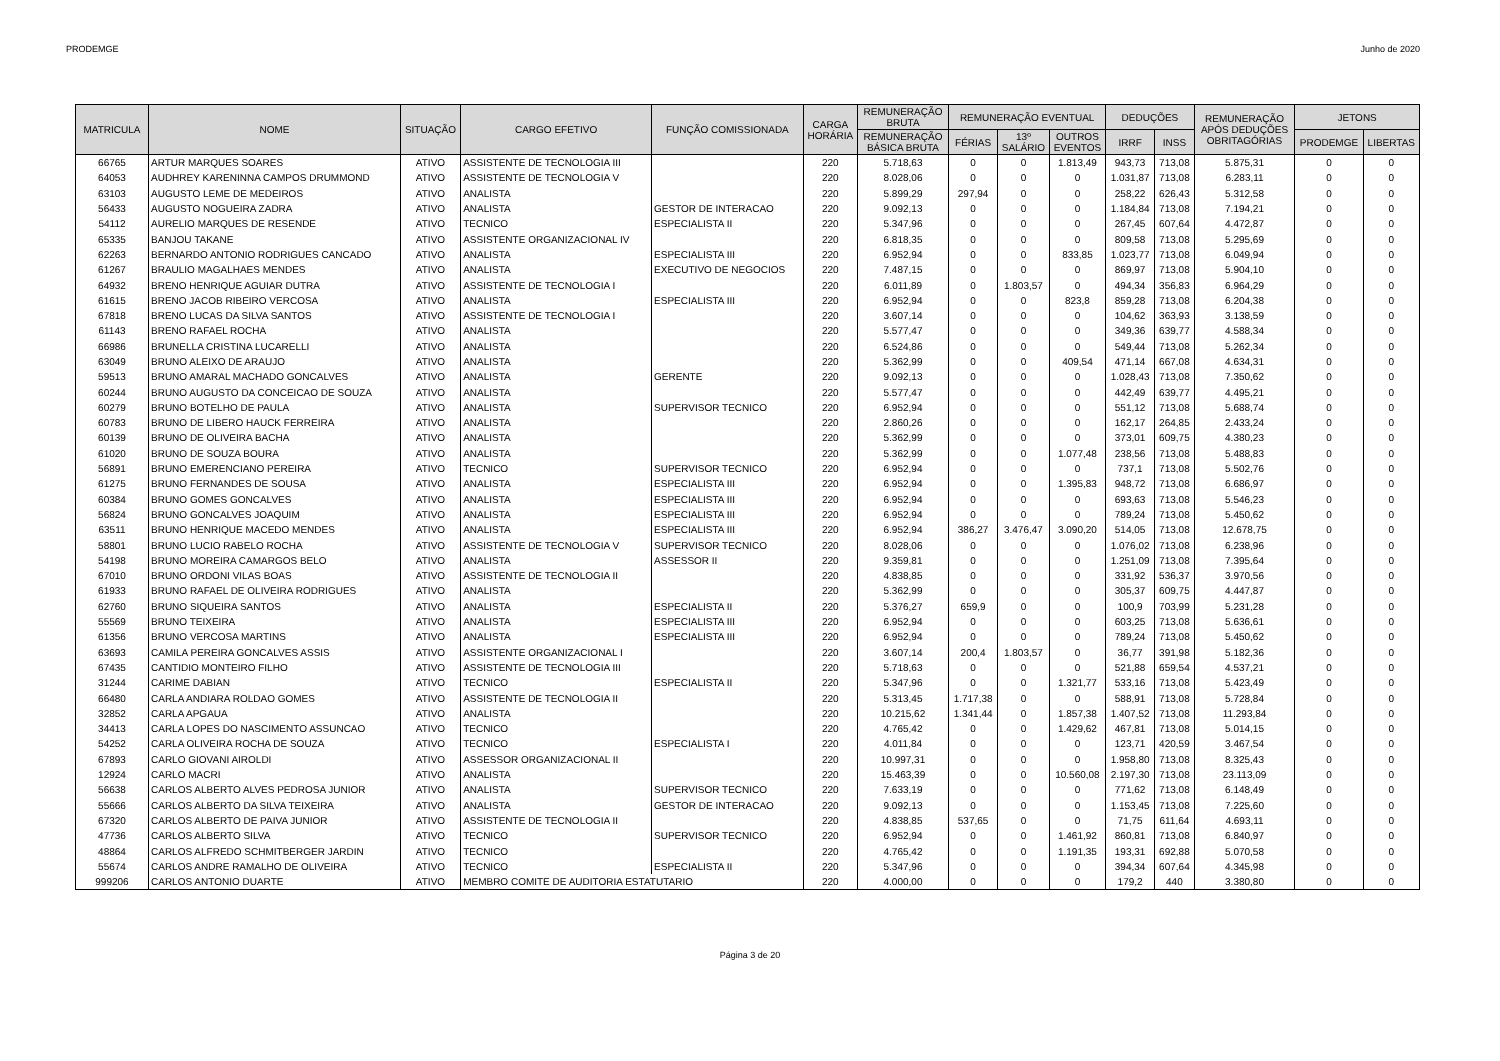PRODEMGE Junho de 2020
| MATRICULA | NOME | SITUAÇÃO | CARGO EFETIVO | FUNÇÃO COMISSIONADA | CARGA HORÁRIA | REMUNERAÇÃO BRUTA | REMUNERAÇÃO EVENTUAL | | | DEDUÇÕES | | REMUNERAÇÃO APÓS DEDUÇÕES OBRITAGÓRIAS | JETONS | |
| --- | --- | --- | --- | --- | --- | --- | --- | --- | --- | --- | --- | --- | --- | --- |
| | | | | | | REMUNERAÇÃO BÁSICA BRUTA | FÉRIAS | 13º SALÁRIO | OUTROS EVENTOS | IRRF | INSS | | PRODEMGE | LIBERTAS |
| 66765 | ARTUR MARQUES SOARES | ATIVO | ASSISTENTE DE TECNOLOGIA III | | 220 | 5.718,63 | 0 | 0 | 1.813,49 | 943,73 | 713,08 | 5.875,31 | 0 | 0 |
| 64053 | AUDHREY KARENINNA CAMPOS DRUMMOND | ATIVO | ASSISTENTE DE TECNOLOGIA V | | 220 | 8.028,06 | 0 | 0 | 0 | 1.031,87 | 713,08 | 6.283,11 | 0 | 0 |
| 63103 | AUGUSTO LEME DE MEDEIROS | ATIVO | ANALISTA | | 220 | 5.899,29 | 297,94 | 0 | 0 | 258,22 | 626,43 | 5.312,58 | 0 | 0 |
| 56433 | AUGUSTO NOGUEIRA ZADRA | ATIVO | ANALISTA | GESTOR DE INTERACAO | 220 | 9.092,13 | 0 | 0 | 0 | 1.184,84 | 713,08 | 7.194,21 | 0 | 0 |
| 54112 | AURELIO MARQUES DE RESENDE | ATIVO | TECNICO | ESPECIALISTA II | 220 | 5.347,96 | 0 | 0 | 0 | 267,45 | 607,64 | 4.472,87 | 0 | 0 |
| 65335 | BANJOU TAKANE | ATIVO | ASSISTENTE ORGANIZACIONAL IV | | 220 | 6.818,35 | 0 | 0 | 0 | 809,58 | 713,08 | 5.295,69 | 0 | 0 |
| 62263 | BERNARDO ANTONIO RODRIGUES CANCADO | ATIVO | ANALISTA | ESPECIALISTA III | 220 | 6.952,94 | 0 | 0 | 833,85 | 1.023,77 | 713,08 | 6.049,94 | 0 | 0 |
| 61267 | BRAULIO MAGALHAES MENDES | ATIVO | ANALISTA | EXECUTIVO DE NEGOCIOS | 220 | 7.487,15 | 0 | 0 | 0 | 869,97 | 713,08 | 5.904,10 | 0 | 0 |
| 64932 | BRENO HENRIQUE AGUIAR DUTRA | ATIVO | ASSISTENTE DE TECNOLOGIA I | | 220 | 6.011,89 | 0 | 1.803,57 | 0 | 494,34 | 356,83 | 6.964,29 | 0 | 0 |
| 61615 | BRENO JACOB RIBEIRO VERCOSA | ATIVO | ANALISTA | ESPECIALISTA III | 220 | 6.952,94 | 0 | 0 | 823,8 | 859,28 | 713,08 | 6.204,38 | 0 | 0 |
| 67818 | BRENO LUCAS DA SILVA SANTOS | ATIVO | ASSISTENTE DE TECNOLOGIA I | | 220 | 3.607,14 | 0 | 0 | 0 | 104,62 | 363,93 | 3.138,59 | 0 | 0 |
| 61143 | BRENO RAFAEL ROCHA | ATIVO | ANALISTA | | 220 | 5.577,47 | 0 | 0 | 0 | 349,36 | 639,77 | 4.588,34 | 0 | 0 |
| 66986 | BRUNELLA CRISTINA LUCARELLI | ATIVO | ANALISTA | | 220 | 6.524,86 | 0 | 0 | 0 | 549,44 | 713,08 | 5.262,34 | 0 | 0 |
| 63049 | BRUNO ALEIXO DE ARAUJO | ATIVO | ANALISTA | | 220 | 5.362,99 | 0 | 0 | 409,54 | 471,14 | 667,08 | 4.634,31 | 0 | 0 |
| 59513 | BRUNO AMARAL MACHADO GONCALVES | ATIVO | ANALISTA | GERENTE | 220 | 9.092,13 | 0 | 0 | 0 | 1.028,43 | 713,08 | 7.350,62 | 0 | 0 |
| 60244 | BRUNO AUGUSTO DA CONCEICAO DE SOUZA | ATIVO | ANALISTA | | 220 | 5.577,47 | 0 | 0 | 0 | 442,49 | 639,77 | 4.495,21 | 0 | 0 |
| 60279 | BRUNO BOTELHO DE PAULA | ATIVO | ANALISTA | SUPERVISOR TECNICO | 220 | 6.952,94 | 0 | 0 | 0 | 551,12 | 713,08 | 5.688,74 | 0 | 0 |
| 60783 | BRUNO DE LIBERO HAUCK FERREIRA | ATIVO | ANALISTA | | 220 | 2.860,26 | 0 | 0 | 0 | 162,17 | 264,85 | 2.433,24 | 0 | 0 |
| 60139 | BRUNO DE OLIVEIRA BACHA | ATIVO | ANALISTA | | 220 | 5.362,99 | 0 | 0 | 0 | 373,01 | 609,75 | 4.380,23 | 0 | 0 |
| 61020 | BRUNO DE SOUZA BOURA | ATIVO | ANALISTA | | 220 | 5.362,99 | 0 | 0 | 1.077,48 | 238,56 | 713,08 | 5.488,83 | 0 | 0 |
| 56891 | BRUNO EMERENCIANO PEREIRA | ATIVO | TECNICO | SUPERVISOR TECNICO | 220 | 6.952,94 | 0 | 0 | 0 | 737,1 | 713,08 | 5.502,76 | 0 | 0 |
| 61275 | BRUNO FERNANDES DE SOUSA | ATIVO | ANALISTA | ESPECIALISTA III | 220 | 6.952,94 | 0 | 0 | 1.395,83 | 948,72 | 713,08 | 6.686,97 | 0 | 0 |
| 60384 | BRUNO GOMES GONCALVES | ATIVO | ANALISTA | ESPECIALISTA III | 220 | 6.952,94 | 0 | 0 | 0 | 693,63 | 713,08 | 5.546,23 | 0 | 0 |
| 56824 | BRUNO GONCALVES JOAQUIM | ATIVO | ANALISTA | ESPECIALISTA III | 220 | 6.952,94 | 0 | 0 | 0 | 789,24 | 713,08 | 5.450,62 | 0 | 0 |
| 63511 | BRUNO HENRIQUE MACEDO MENDES | ATIVO | ANALISTA | ESPECIALISTA III | 220 | 6.952,94 | 386,27 | 3.476,47 | 3.090,20 | 514,05 | 713,08 | 12.678,75 | 0 | 0 |
| 58801 | BRUNO LUCIO RABELO ROCHA | ATIVO | ASSISTENTE DE TECNOLOGIA V | SUPERVISOR TECNICO | 220 | 8.028,06 | 0 | 0 | 0 | 1.076,02 | 713,08 | 6.238,96 | 0 | 0 |
| 54198 | BRUNO MOREIRA CAMARGOS BELO | ATIVO | ANALISTA | ASSESSOR II | 220 | 9.359,81 | 0 | 0 | 0 | 1.251,09 | 713,08 | 7.395,64 | 0 | 0 |
| 67010 | BRUNO ORDONI VILAS BOAS | ATIVO | ASSISTENTE DE TECNOLOGIA II | | 220 | 4.838,85 | 0 | 0 | 0 | 331,92 | 536,37 | 3.970,56 | 0 | 0 |
| 61933 | BRUNO RAFAEL DE OLIVEIRA RODRIGUES | ATIVO | ANALISTA | | 220 | 5.362,99 | 0 | 0 | 0 | 305,37 | 609,75 | 4.447,87 | 0 | 0 |
| 62760 | BRUNO SIQUEIRA SANTOS | ATIVO | ANALISTA | ESPECIALISTA II | 220 | 5.376,27 | 659,9 | 0 | 0 | 100,9 | 703,99 | 5.231,28 | 0 | 0 |
| 55569 | BRUNO TEIXEIRA | ATIVO | ANALISTA | ESPECIALISTA III | 220 | 6.952,94 | 0 | 0 | 0 | 603,25 | 713,08 | 5.636,61 | 0 | 0 |
| 61356 | BRUNO VERCOSA MARTINS | ATIVO | ANALISTA | ESPECIALISTA III | 220 | 6.952,94 | 0 | 0 | 0 | 789,24 | 713,08 | 5.450,62 | 0 | 0 |
| 63693 | CAMILA PEREIRA GONCALVES ASSIS | ATIVO | ASSISTENTE ORGANIZACIONAL I | | 220 | 3.607,14 | 200,4 | 1.803,57 | 0 | 36,77 | 391,98 | 5.182,36 | 0 | 0 |
| 67435 | CANTIDIO MONTEIRO FILHO | ATIVO | ASSISTENTE DE TECNOLOGIA III | | 220 | 5.718,63 | 0 | 0 | 0 | 521,88 | 659,54 | 4.537,21 | 0 | 0 |
| 31244 | CARIME DABIAN | ATIVO | TECNICO | ESPECIALISTA II | 220 | 5.347,96 | 0 | 0 | 1.321,77 | 533,16 | 713,08 | 5.423,49 | 0 | 0 |
| 66480 | CARLA ANDIARA ROLDAO GOMES | ATIVO | ASSISTENTE DE TECNOLOGIA II | | 220 | 5.313,45 | 1.717,38 | 0 | 0 | 588,91 | 713,08 | 5.728,84 | 0 | 0 |
| 32852 | CARLA APGAUA | ATIVO | ANALISTA | | 220 | 10.215,62 | 1.341,44 | 0 | 1.857,38 | 1.407,52 | 713,08 | 11.293,84 | 0 | 0 |
| 34413 | CARLA LOPES DO NASCIMENTO ASSUNCAO | ATIVO | TECNICO | | 220 | 4.765,42 | 0 | 0 | 1.429,62 | 467,81 | 713,08 | 5.014,15 | 0 | 0 |
| 54252 | CARLA OLIVEIRA ROCHA DE SOUZA | ATIVO | TECNICO | ESPECIALISTA I | 220 | 4.011,84 | 0 | 0 | 0 | 123,71 | 420,59 | 3.467,54 | 0 | 0 |
| 67893 | CARLO GIOVANI AIROLDI | ATIVO | ASSESSOR ORGANIZACIONAL II | | 220 | 10.997,31 | 0 | 0 | 0 | 1.958,80 | 713,08 | 8.325,43 | 0 | 0 |
| 12924 | CARLO MACRI | ATIVO | ANALISTA | | 220 | 15.463,39 | 0 | 0 | 10.560,08 | 2.197,30 | 713,08 | 23.113,09 | 0 | 0 |
| 56638 | CARLOS ALBERTO ALVES PEDROSA JUNIOR | ATIVO | ANALISTA | SUPERVISOR TECNICO | 220 | 7.633,19 | 0 | 0 | 0 | 771,62 | 713,08 | 6.148,49 | 0 | 0 |
| 55666 | CARLOS ALBERTO DA SILVA TEIXEIRA | ATIVO | ANALISTA | GESTOR DE INTERACAO | 220 | 9.092,13 | 0 | 0 | 0 | 1.153,45 | 713,08 | 7.225,60 | 0 | 0 |
| 67320 | CARLOS ALBERTO DE PAIVA JUNIOR | ATIVO | ASSISTENTE DE TECNOLOGIA II | | 220 | 4.838,85 | 537,65 | 0 | 0 | 71,75 | 611,64 | 4.693,11 | 0 | 0 |
| 47736 | CARLOS ALBERTO SILVA | ATIVO | TECNICO | SUPERVISOR TECNICO | 220 | 6.952,94 | 0 | 0 | 1.461,92 | 860,81 | 713,08 | 6.840,97 | 0 | 0 |
| 48864 | CARLOS ALFREDO SCHMITBERGER JARDIN | ATIVO | TECNICO | | 220 | 4.765,42 | 0 | 0 | 1.191,35 | 193,31 | 692,88 | 5.070,58 | 0 | 0 |
| 55674 | CARLOS ANDRE RAMALHO DE OLIVEIRA | ATIVO | TECNICO | ESPECIALISTA II | 220 | 5.347,96 | 0 | 0 | 0 | 394,34 | 607,64 | 4.345,98 | 0 | 0 |
| 999206 | CARLOS ANTONIO DUARTE | ATIVO | MEMBRO COMITE DE AUDITORIA ESTATUTARIO | | 220 | 4.000,00 | 0 | 0 | 0 | 179,2 | 440 | 3.380,80 | 0 | 0 |
Página 3 de 20